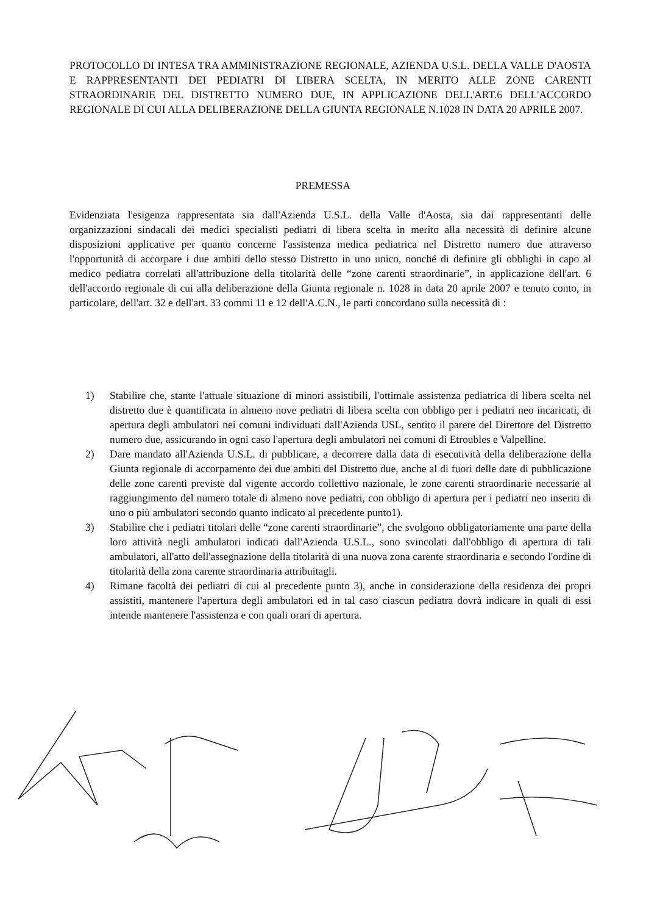PROTOCOLLO DI INTESA TRA AMMINISTRAZIONE REGIONALE, AZIENDA U.S.L. DELLA VALLE D'AOSTA E RAPPRESENTANTI DEI PEDIATRI DI LIBERA SCELTA, IN MERITO ALLE ZONE CARENTI STRAORDINARIE DEL DISTRETTO NUMERO DUE, IN APPLICAZIONE DELL'ART.6 DELL'ACCORDO REGIONALE DI CUI ALLA DELIBERAZIONE DELLA GIUNTA REGIONALE N.1028 IN DATA 20 APRILE 2007.
PREMESSA
Evidenziata l'esigenza rappresentata sia dall'Azienda U.S.L. della Valle d'Aosta, sia dai rappresentanti delle organizzazioni sindacali dei medici specialisti pediatri di libera scelta in merito alla necessità di definire alcune disposizioni applicative per quanto concerne l'assistenza medica pediatrica nel Distretto numero due attraverso l'opportunità di accorpare i due ambiti dello stesso Distretto in uno unico, nonché di definire gli obblighi in capo al medico pediatra correlati all'attribuzione della titolarità delle “zone carenti straordinarie”, in applicazione dell'art. 6 dell'accordo regionale di cui alla deliberazione della Giunta regionale n. 1028 in data 20 aprile 2007 e tenuto conto, in particolare, dell'art. 32 e dell'art. 33 commi 11 e 12 dell'A.C.N., le parti concordano sulla necessità di :
1) Stabilire che, stante l'attuale situazione di minori assistibili, l'ottimale assistenza pediatrica di libera scelta nel distretto due è quantificata in almeno nove pediatri di libera scelta con obbligo per i pediatri neo incaricati, di apertura degli ambulatori nei comuni individuati dall'Azienda USL, sentito il parere del Direttore del Distretto numero due, assicurando in ogni caso l'apertura degli ambulatori nei comuni di Etroubles e Valpelline.
2) Dare mandato all'Azienda U.S.L. di pubblicare, a decorrere dalla data di esecutività della deliberazione della Giunta regionale di accorpamento dei due ambiti del Distretto due, anche al di fuori delle date di pubblicazione delle zone carenti previste dal vigente accordo collettivo nazionale, le zone carenti straordinarie necessarie al raggiungimento del numero totale di almeno nove pediatri, con obbligo di apertura per i pediatri neo inseriti di uno o più ambulatori secondo quanto indicato al precedente punto1).
3) Stabilire che i pediatri titolari delle “zone carenti straordinarie”, che svolgono obbligatoriamente una parte della loro attività negli ambulatori indicati dall'Azienda U.S.L., sono svincolati dall'obbligo di apertura di tali ambulatori, all'atto dell'assegnazione della titolarità di una nuova zona carente straordinaria e secondo l'ordine di titolarità della zona carente straordinaria attribuitagli.
4) Rimane facoltà dei pediatri di cui al precedente punto 3), anche in considerazione della residenza dei propri assistiti, mantenere l'apertura degli ambulatori ed in tal caso ciascun pediatra dovrà indicare in quali di essi intende mantenere l'assistenza e con quali orari di apertura.